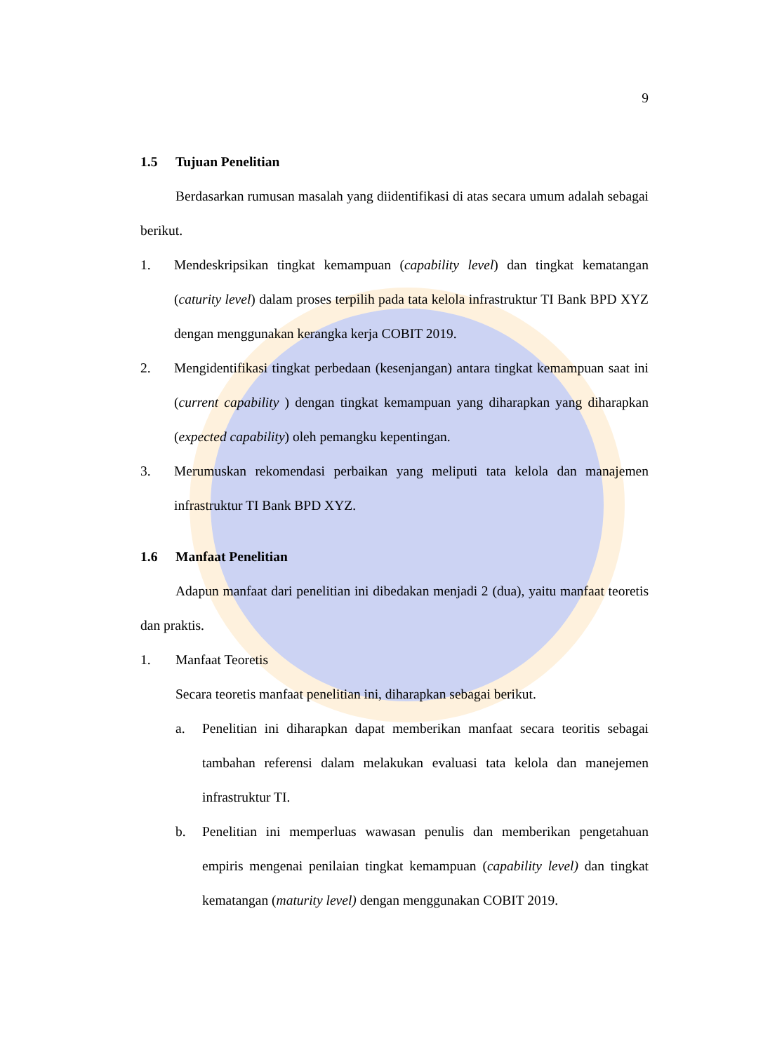9
1.5 Tujuan Penelitian
Berdasarkan rumusan masalah yang diidentifikasi di atas secara umum adalah sebagai berikut.
1. Mendeskripsikan tingkat kemampuan (capability level) dan tingkat kematangan (caturity level) dalam proses terpilih pada tata kelola infrastruktur TI Bank BPD XYZ dengan menggunakan kerangka kerja COBIT 2019.
2. Mengidentifikasi tingkat perbedaan (kesenjangan) antara tingkat kemampuan saat ini (current capability ) dengan tingkat kemampuan yang diharapkan yang diharapkan (expected capability) oleh pemangku kepentingan.
3. Merumuskan rekomendasi perbaikan yang meliputi tata kelola dan manajemen infrastruktur TI Bank BPD XYZ.
1.6 Manfaat Penelitian
Adapun manfaat dari penelitian ini dibedakan menjadi 2 (dua), yaitu manfaat teoretis dan praktis.
1. Manfaat Teoretis
Secara teoretis manfaat penelitian ini, diharapkan sebagai berikut.
a. Penelitian ini diharapkan dapat memberikan manfaat secara teoritis sebagai tambahan referensi dalam melakukan evaluasi tata kelola dan manejemen infrastruktur TI.
b. Penelitian ini memperluas wawasan penulis dan memberikan pengetahuan empiris mengenai penilaian tingkat kemampuan (capability level) dan tingkat kematangan (maturity level) dengan menggunakan COBIT 2019.